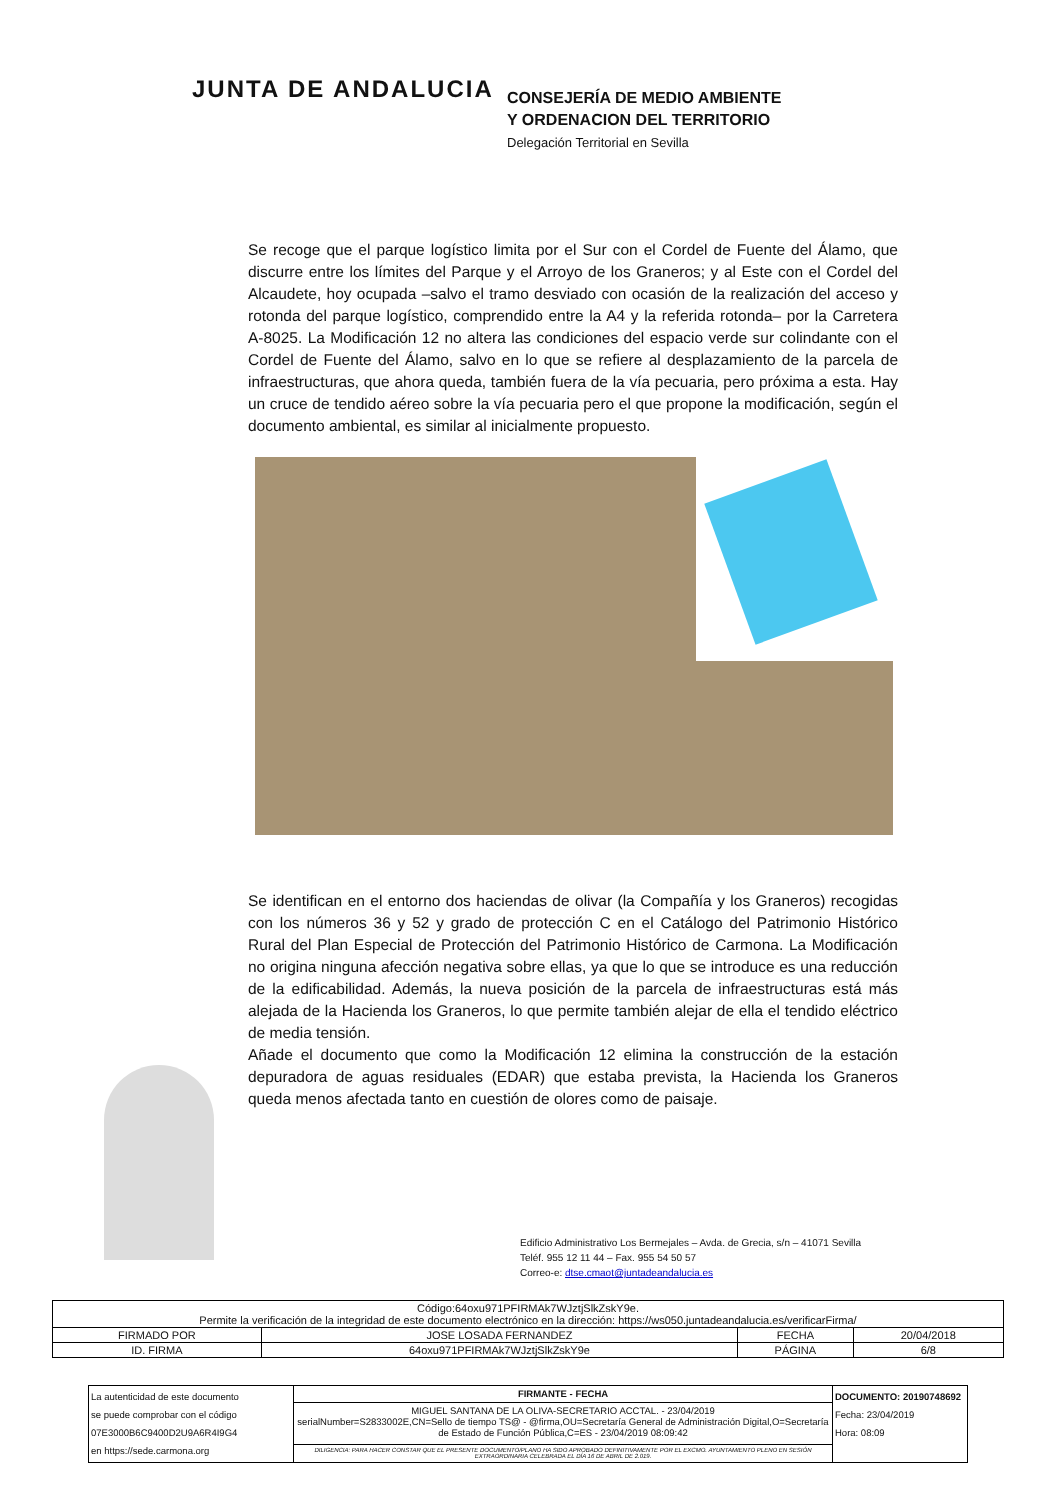JUNTA DE ANDALUCIA
CONSEJERÍA DE MEDIO AMBIENTE
Y ORDENACION DEL TERRITORIO
Delegación Territorial en Sevilla
Se recoge que el parque logístico limita por el Sur con el Cordel de Fuente del Álamo, que discurre entre los límites del Parque y el Arroyo de los Graneros; y al Este con el Cordel del Alcaudete, hoy ocupada –salvo el tramo desviado con ocasión de la realización del acceso y rotonda del parque logístico, comprendido entre la A4 y la referida rotonda– por la Carretera A-8025. La Modificación 12 no altera las condiciones del espacio verde sur colindante con el Cordel de Fuente del Álamo, salvo en lo que se refiere al desplazamiento de la parcela de infraestructuras, que ahora queda, también fuera de la vía pecuaria, pero próxima a esta. Hay un cruce de tendido aéreo sobre la vía pecuaria pero el que propone la modificación, según el documento ambiental, es similar al inicialmente propuesto.
Se identifican en el entorno dos haciendas de olivar (la Compañía y los Graneros) recogidas con los números 36 y 52 y grado de protección C en el Catálogo del Patrimonio Histórico Rural del Plan Especial de Protección del Patrimonio Histórico de Carmona. La Modificación no origina ninguna afección negativa sobre ellas, ya que lo que se introduce es una reducción de la edificabilidad. Además, la nueva posición de la parcela de infraestructuras está más alejada de la Hacienda los Graneros, lo que permite también alejar de ella el tendido eléctrico de media tensión.
Añade el documento que como la Modificación 12 elimina la construcción de la estación depuradora de aguas residuales (EDAR) que estaba prevista, la Hacienda los Graneros queda menos afectada tanto en cuestión de olores como de paisaje.
Edificio Administrativo Los Bermejales – Avda. de Grecia, s/n – 41071 Sevilla
Teléf. 955 12 11 44 – Fax. 955 54 50 57
Correo-e: dtse.cmaot@juntadeandalucia.es
| Código:64oxu971PFIRMAk7WJztjSlkZskY9e. Permite la verificación de la integridad de este documento electrónico en la dirección: https://ws050.juntadeandalucia.es/verificarFirma/ | | | |
| FIRMADO POR | JOSE LOSADA FERNANDEZ | FECHA | 20/04/2018 |
| ID. FIRMA | 64oxu971PFIRMAk7WJztjSlkZskY9e | PÁGINA | 6/8 |
| La autenticidad de este documento se puede comprobar con el código 07E3000B6C9400D2U9A6R4I9G4 en https://sede.carmona.org | FIRMANTE - FECHA | DOCUMENTO: 20190748692 Fecha: 23/04/2019 Hora: 08:09 |
| | MIGUEL SANTANA DE LA OLIVA-SECRETARIO ACCTAL. - 23/04/2019 serialNumber=S2833002E,CN=Sello de tiempo TS@ - @firma,OU=Secretaría General de Administración Digital,O=Secretaría de Estado de Función Pública,C=ES - 23/04/2019 08:09:42 | |
| | DILIGENCIA: PARA HACER CONSTAR QUE EL PRESENTE DOCUMENTO/PLANO HA SIDO APROBADO DEFINITIVAMENTE POR EL EXCMO. AYUNTAMIENTO PLENO EN SESIÓN EXTRAORDINARIA CELEBRADA EL DÍA 16 DE ABRIL DE 2.019. | |